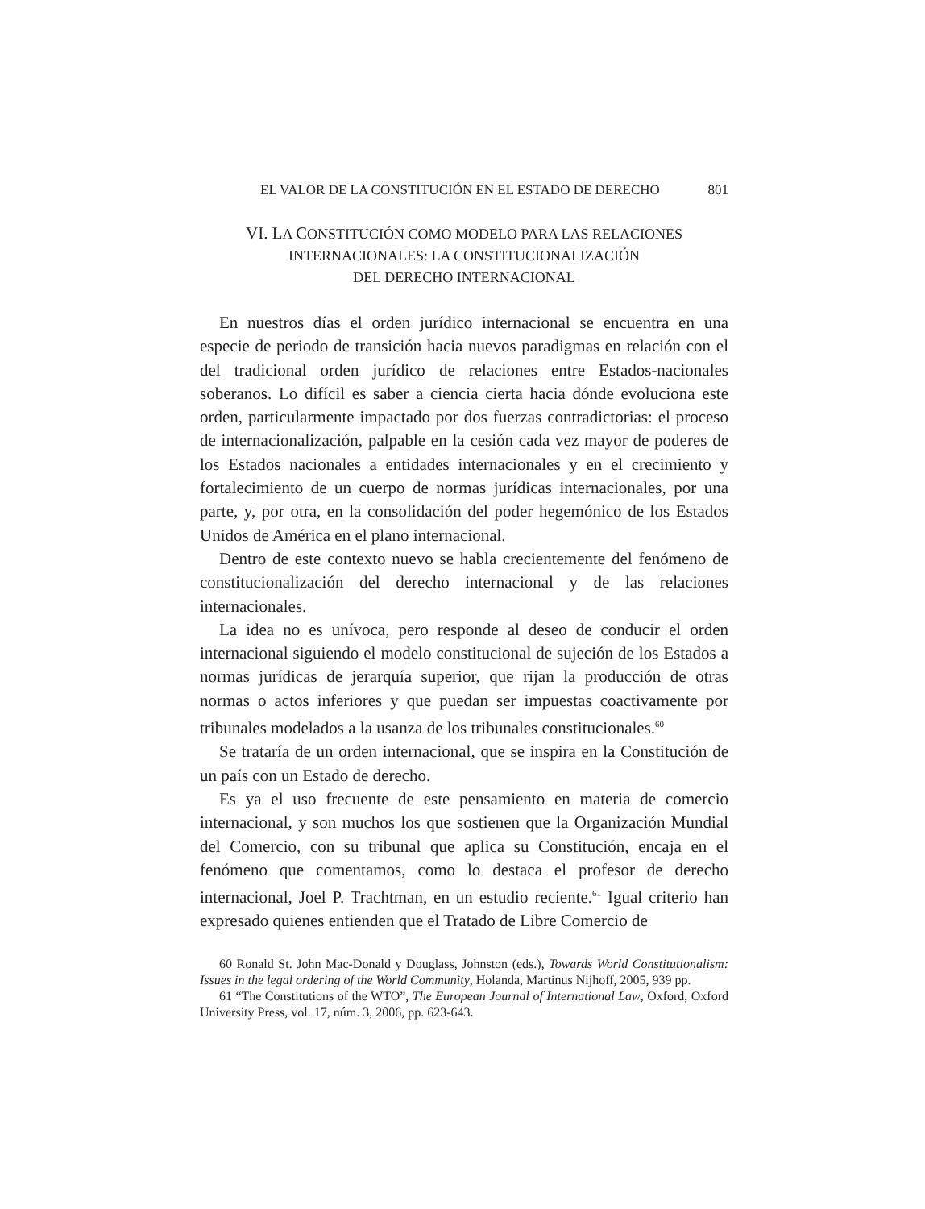EL VALOR DE LA CONSTITUCIÓN EN EL ESTADO DE DERECHO 801
VI. LA CONSTITUCIÓN COMO MODELO PARA LAS RELACIONES
INTERNACIONALES: LA CONSTITUCIONALIZACIÓN
DEL DERECHO INTERNACIONAL
En nuestros días el orden jurídico internacional se encuentra en una especie de periodo de transición hacia nuevos paradigmas en relación con el del tradicional orden jurídico de relaciones entre Estados-nacionales soberanos. Lo difícil es saber a ciencia cierta hacia dónde evoluciona este orden, particularmente impactado por dos fuerzas contradictorias: el proceso de internacionalización, palpable en la cesión cada vez mayor de poderes de los Estados nacionales a entidades internacionales y en el crecimiento y fortalecimiento de un cuerpo de normas jurídicas internacionales, por una parte, y, por otra, en la consolidación del poder hegemónico de los Estados Unidos de América en el plano internacional.
Dentro de este contexto nuevo se habla crecientemente del fenómeno de constitucionalización del derecho internacional y de las relaciones internacionales.
La idea no es unívoca, pero responde al deseo de conducir el orden internacional siguiendo el modelo constitucional de sujeción de los Estados a normas jurídicas de jerarquía superior, que rijan la producción de otras normas o actos inferiores y que puedan ser impuestas coactivamente por tribunales modelados a la usanza de los tribunales constitucionales.<sup>60</sup>
Se trataría de un orden internacional, que se inspira en la Constitución de un país con un Estado de derecho.
Es ya el uso frecuente de este pensamiento en materia de comercio internacional, y son muchos los que sostienen que la Organización Mundial del Comercio, con su tribunal que aplica su Constitución, encaja en el fenómeno que comentamos, como lo destaca el profesor de derecho internacional, Joel P. Trachtman, en un estudio reciente.<sup>61</sup> Igual criterio han expresado quienes entienden que el Tratado de Libre Comercio de
60 Ronald St. John Mac-Donald y Douglass, Johnston (eds.), Towards World Constitutionalism: Issues in the legal ordering of the World Community, Holanda, Martinus Nijhoff, 2005, 939 pp.
61 “The Constitutions of the WTO”, The European Journal of International Law, Oxford, Oxford University Press, vol. 17, núm. 3, 2006, pp. 623-643.